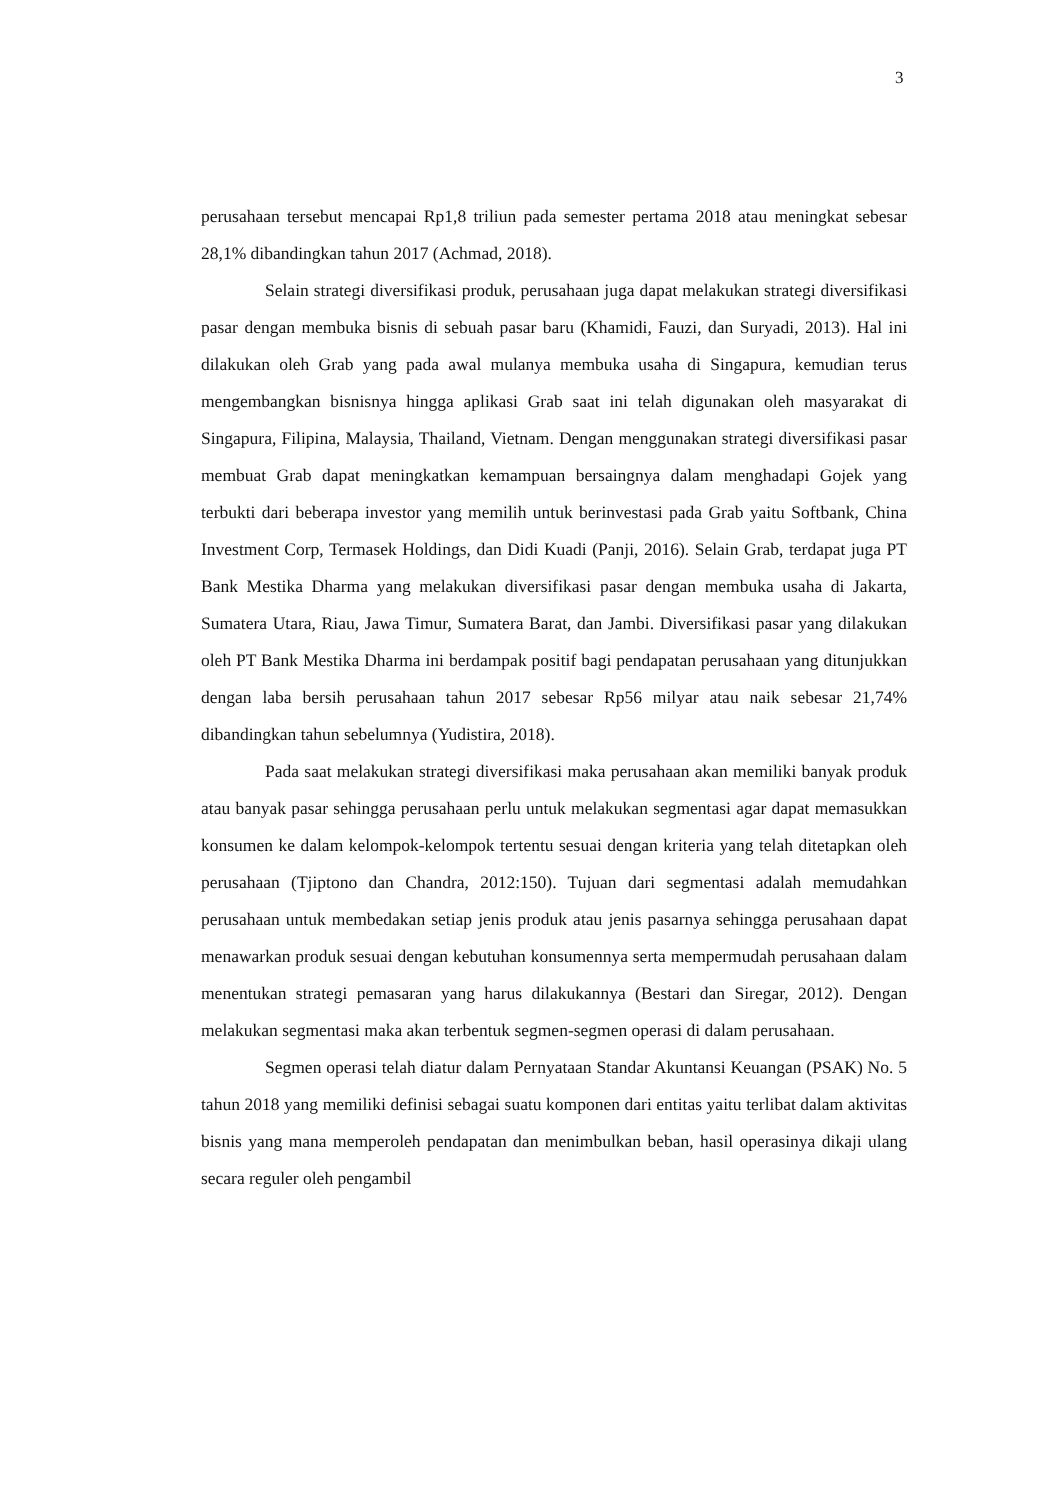3
perusahaan tersebut mencapai Rp1,8 triliun pada semester pertama 2018 atau meningkat sebesar 28,1% dibandingkan tahun 2017 (Achmad, 2018).
Selain strategi diversifikasi produk, perusahaan juga dapat melakukan strategi diversifikasi pasar dengan membuka bisnis di sebuah pasar baru (Khamidi, Fauzi, dan Suryadi, 2013). Hal ini dilakukan oleh Grab yang pada awal mulanya membuka usaha di Singapura, kemudian terus mengembangkan bisnisnya hingga aplikasi Grab saat ini telah digunakan oleh masyarakat di Singapura, Filipina, Malaysia, Thailand, Vietnam. Dengan menggunakan strategi diversifikasi pasar membuat Grab dapat meningkatkan kemampuan bersaingnya dalam menghadapi Gojek yang terbukti dari beberapa investor yang memilih untuk berinvestasi pada Grab yaitu Softbank, China Investment Corp, Termasek Holdings, dan Didi Kuadi (Panji, 2016). Selain Grab, terdapat juga PT Bank Mestika Dharma yang melakukan diversifikasi pasar dengan membuka usaha di Jakarta, Sumatera Utara, Riau, Jawa Timur, Sumatera Barat, dan Jambi. Diversifikasi pasar yang dilakukan oleh PT Bank Mestika Dharma ini berdampak positif bagi pendapatan perusahaan yang ditunjukkan dengan laba bersih perusahaan tahun 2017 sebesar Rp56 milyar atau naik sebesar 21,74% dibandingkan tahun sebelumnya (Yudistira, 2018).
Pada saat melakukan strategi diversifikasi maka perusahaan akan memiliki banyak produk atau banyak pasar sehingga perusahaan perlu untuk melakukan segmentasi agar dapat memasukkan konsumen ke dalam kelompok-kelompok tertentu sesuai dengan kriteria yang telah ditetapkan oleh perusahaan (Tjiptono dan Chandra, 2012:150). Tujuan dari segmentasi adalah memudahkan perusahaan untuk membedakan setiap jenis produk atau jenis pasarnya sehingga perusahaan dapat menawarkan produk sesuai dengan kebutuhan konsumennya serta mempermudah perusahaan dalam menentukan strategi pemasaran yang harus dilakukannya (Bestari dan Siregar, 2012). Dengan melakukan segmentasi maka akan terbentuk segmen-segmen operasi di dalam perusahaan.
Segmen operasi telah diatur dalam Pernyataan Standar Akuntansi Keuangan (PSAK) No. 5 tahun 2018 yang memiliki definisi sebagai suatu komponen dari entitas yaitu terlibat dalam aktivitas bisnis yang mana memperoleh pendapatan dan menimbulkan beban, hasil operasinya dikaji ulang secara reguler oleh pengambil